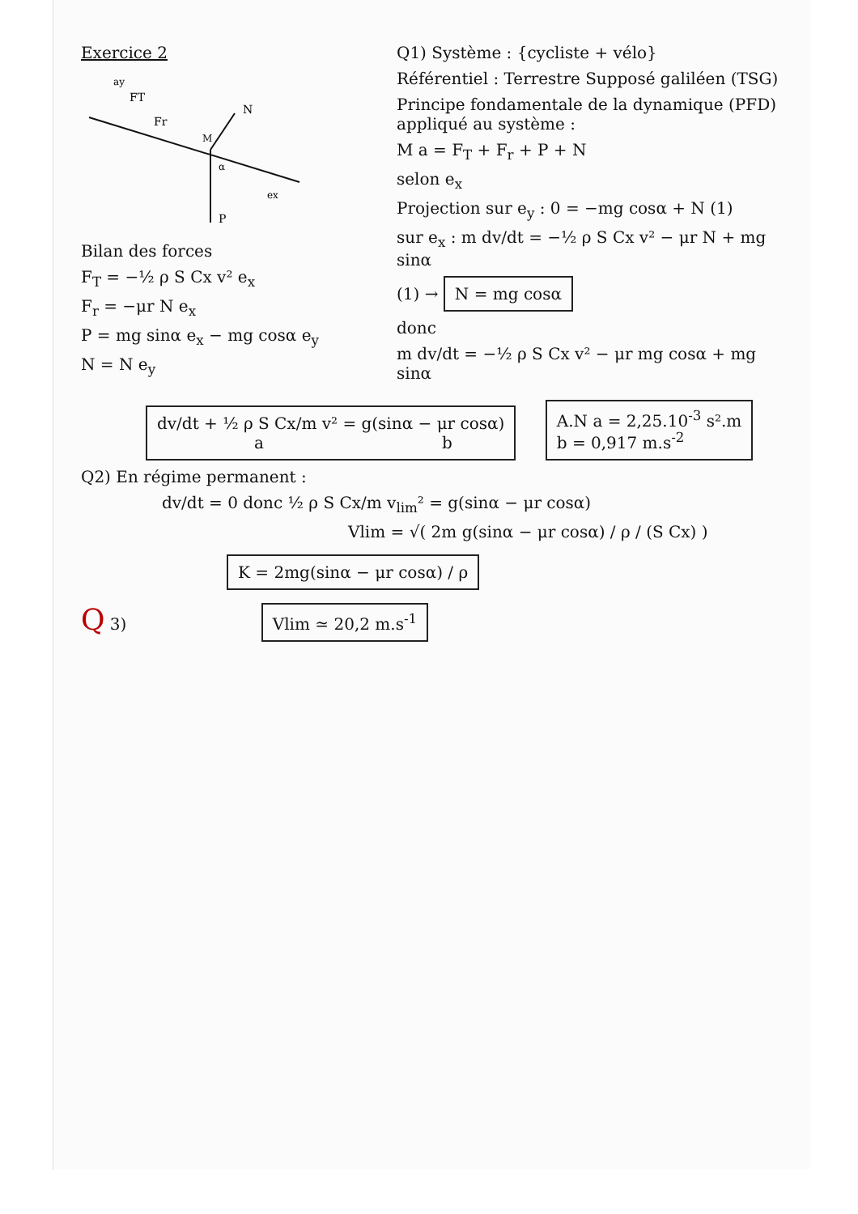Exercice 2
N
P
Fr
FT
α
ex
ay
M
Bilan des forces
F<sub>T</sub> = −½ ρ S Cx v² e<sub>x</sub>
F<sub>r</sub> = −μr N e<sub>x</sub>
P = mg sinα e<sub>x</sub> − mg cosα e<sub>y</sub>
N = N e<sub>y</sub>
Q1) Système : {cycliste + vélo}
Référentiel : Terrestre Supposé galiléen (TSG)
Principe fondamentale de la dynamique (PFD) appliqué au système :
M a = F<sub>T</sub> + F<sub>r</sub> + P + N
selon e<sub>x</sub>
Projection sur e<sub>y</sub> : 0 = −mg cosα + N (1)
sur e<sub>x</sub> : m dv/dt = −½ ρ S Cx v² − μr N + mg sinα
(1) → N = mg cosα
donc
m dv/dt = −½ ρ S Cx v² − μr mg cosα + mg sinα
dv/dt + ½ ρ S Cx/m v² = g(sinα − μr cosα)
a b
A.N a = 2,25.10<sup>-3</sup> s².m
b = 0,917 m.s<sup>-2</sup>
Q2) En régime permanent :
dv/dt = 0 donc ½ ρ S Cx/m v<sub>lim</sub>² = g(sinα − μr cosα)
Vlim = √( 2m g(sinα − μr cosα) / ρ / (S Cx) )
K = 2mg(sinα − μr cosα) / ρ
Q 3) Vlim ≃ 20,2 m.s<sup>-1</sup>